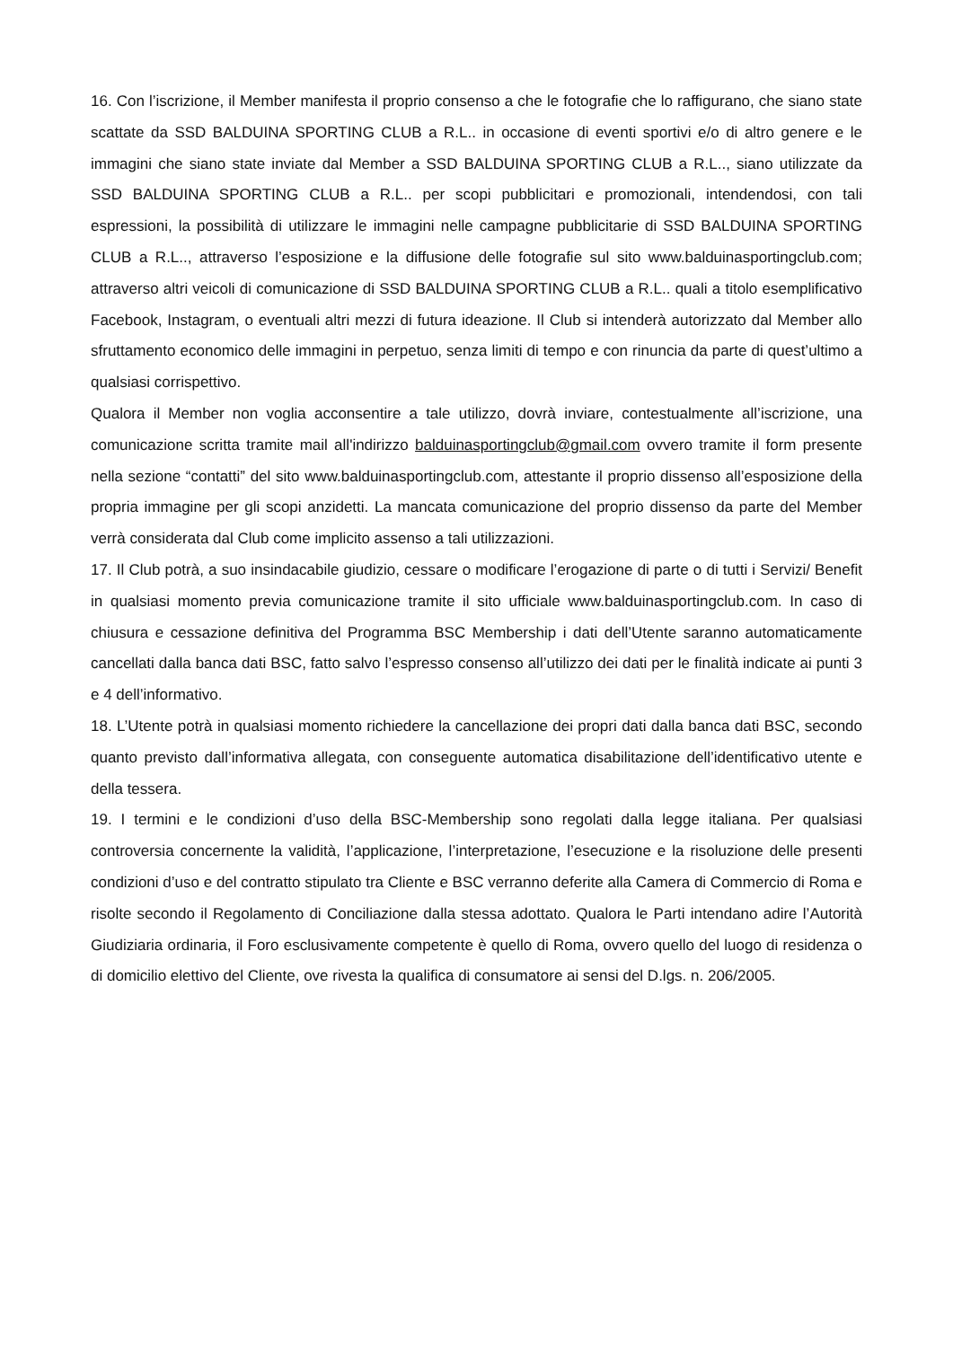16. Con l’iscrizione, il Member manifesta il proprio consenso a che le fotografie che lo raffigurano, che siano state scattate da SSD BALDUINA SPORTING CLUB a R.L.. in occasione di eventi sportivi e/o di altro genere e le immagini che siano state inviate dal Member a SSD BALDUINA SPORTING CLUB a R.L.., siano utilizzate da SSD BALDUINA SPORTING CLUB a R.L.. per scopi pubblicitari e promozionali, intendendosi, con tali espressioni, la possibilità di utilizzare le immagini nelle campagne pubblicitarie di SSD BALDUINA SPORTING CLUB a R.L.., attraverso l’esposizione e la diffusione delle fotografie sul sito www.balduinasportingclub.com; attraverso altri veicoli di comunicazione di SSD BALDUINA SPORTING CLUB a R.L.. quali a titolo esemplificativo Facebook, Instagram, o eventuali altri mezzi di futura ideazione. Il Club si intenderà autorizzato dal Member allo sfruttamento economico delle immagini in perpetuo, senza limiti di tempo e con rinuncia da parte di quest’ultimo a qualsiasi corrispettivo.
Qualora il Member non voglia acconsentire a tale utilizzo, dovrà inviare, contestualmente all’iscrizione, una comunicazione scritta tramite mail all'indirizzo balduinasportingclub@gmail.com ovvero tramite il form presente nella sezione “contatti” del sito www.balduinasportingclub.com, attestante il proprio dissenso all’esposizione della propria immagine per gli scopi anzidetti. La mancata comunicazione del proprio dissenso da parte del Member verrà considerata dal Club come implicito assenso a tali utilizzazioni.
17. Il Club potrà, a suo insindacabile giudizio, cessare o modificare l’erogazione di parte o di tutti i Servizi/ Benefit in qualsiasi momento previa comunicazione tramite il sito ufficiale www.balduinasportingclub.com. In caso di chiusura e cessazione definitiva del Programma BSC Membership i dati dell’Utente saranno automaticamente cancellati dalla banca dati BSC, fatto salvo l’espresso consenso all’utilizzo dei dati per le finalità indicate ai punti 3 e 4 dell’informativo.
18. L’Utente potrà in qualsiasi momento richiedere la cancellazione dei propri dati dalla banca dati BSC, secondo quanto previsto dall’informativa allegata, con conseguente automatica disabilitazione dell’identificativo utente e della tessera.
19. I termini e le condizioni d’uso della BSC-Membership sono regolati dalla legge italiana. Per qualsiasi controversia concernente la validità, l’applicazione, l’interpretazione, l’esecuzione e la risoluzione delle presenti condizioni d’uso e del contratto stipulato tra Cliente e BSC verranno deferite alla Camera di Commercio di Roma e risolte secondo il Regolamento di Conciliazione dalla stessa adottato. Qualora le Parti intendano adire l’Autorità Giudiziaria ordinaria, il Foro esclusivamente competente è quello di Roma, ovvero quello del luogo di residenza o di domicilio elettivo del Cliente, ove rivesta la qualifica di consumatore ai sensi del D.lgs. n. 206/2005.